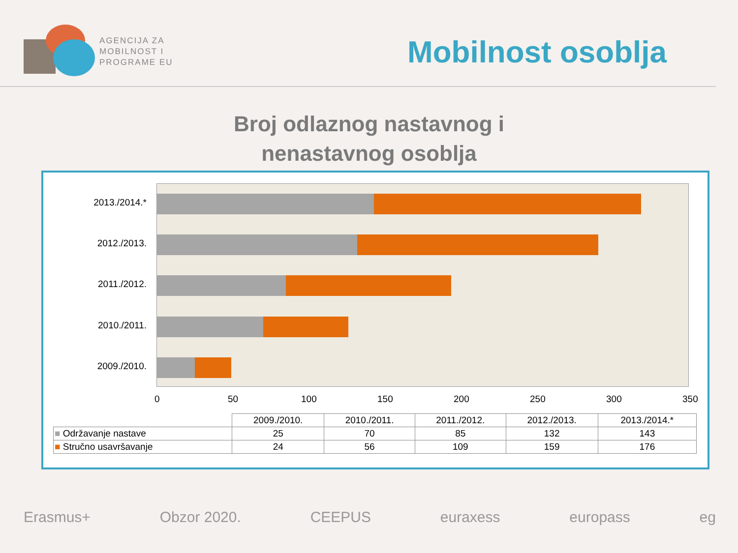AGENCIJA ZA
MOBILNOST I
PROGRAME EU
Mobilnost osoblja
Broj odlaznog nastavnog i
nenastavnog osoblja
2013./2014.*
2012./2013.
2011./2012.
2010./2011.
2009./2010.
0 50 100 150 200 250 300 350
| | 2009./2010. | 2010./2011. | 2011./2012. | 2012./2013. | 2013./2014.* |
| --- | --- | --- | --- | --- | --- |
| ■ Održavanje nastave | 25 | 70 | 85 | 132 | 143 |
| ■ Stručno usavršavanje | 24 | 56 | 109 | 159 | 176 |
Erasmus+ Obzor 2020. CEEPUS euraxess europass eg